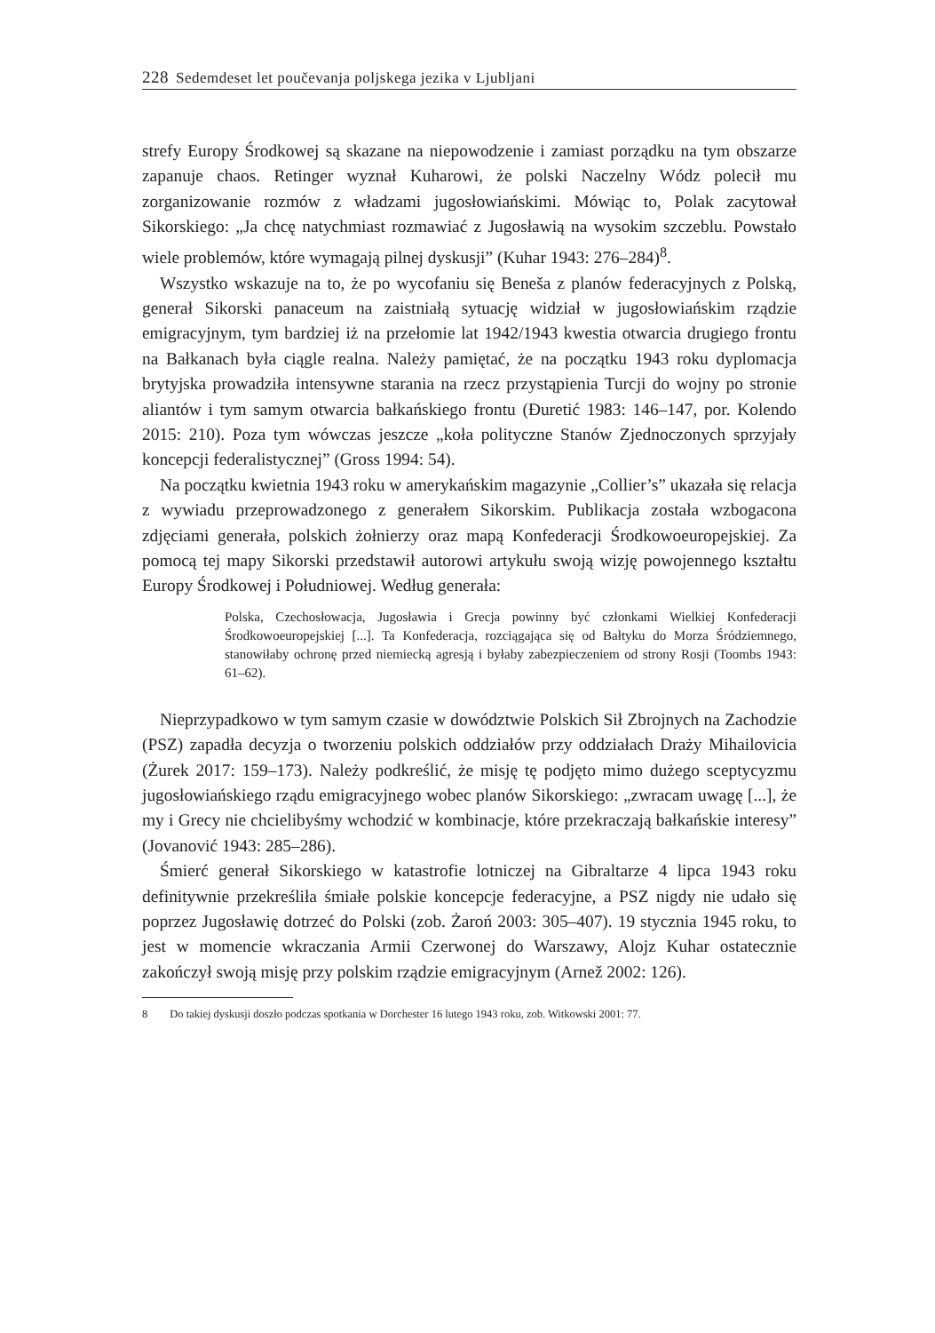228 Sedemdeset let poučevanja poljskega jezika v Ljubljani
strefy Europy Środkowej są skazane na niepowodzenie i zamiast porządku na tym obszarze zapanuje chaos. Retinger wyznał Kuharowi, że polski Naczelny Wódz polecił mu zorganizowanie rozmów z władzami jugosłowiańskimi. Mówiąc to, Polak zacytował Sikorskiego: „Ja chcę natychmiast rozmawiać z Jugosławią na wysokim szczeblu. Powstało wiele problemów, które wymagają pilnej dyskusji” (Kuhar 1943: 276–284)<sup>8</sup>.
Wszystko wskazuje na to, że po wycofaniu się Beneša z planów federacyjnych z Polską, generał Sikorski panaceum na zaistniałą sytuację widział w jugosłowiańskim rządzie emigracyjnym, tym bardziej iż na przełomie lat 1942/1943 kwestia otwarcia drugiego frontu na Bałkanach była ciągle realna. Należy pamiętać, że na początku 1943 roku dyplomacja brytyjska prowadziła intensywne starania na rzecz przystąpienia Turcji do wojny po stronie aliantów i tym samym otwarcia bałkańskiego frontu (Đuretić 1983: 146–147, por. Kolendo 2015: 210). Poza tym wówczas jeszcze „koła polityczne Stanów Zjednoczonych sprzyjały koncepcji federalistycznej” (Gross 1994: 54).
Na początku kwietnia 1943 roku w amerykańskim magazynie „Collier’s” ukazała się relacja z wywiadu przeprowadzonego z generałem Sikorskim. Publikacja została wzbogacona zdjęciami generała, polskich żołnierzy oraz mapą Konfederacji Środkowoeuropejskiej. Za pomocą tej mapy Sikorski przedstawił autorowi artykułu swoją wizję powojennego kształtu Europy Środkowej i Południowej. Według generała:
Polska, Czechosłowacja, Jugosławia i Grecja powinny być członkami Wielkiej Konfederacji Środkowoeuropejskiej [...]. Ta Konfederacja, rozciągająca się od Bałtyku do Morza Śródziemnego, stanowiłaby ochronę przed niemiecką agresją i byłaby zabezpieczeniem od strony Rosji (Toombs 1943: 61–62).
Nieprzypadkowo w tym samym czasie w dowództwie Polskich Sił Zbrojnych na Zachodzie (PSZ) zapadła decyzja o tworzeniu polskich oddziałów przy oddziałach Draży Mihailovicia (Żurek 2017: 159–173). Należy podkreślić, że misję tę podjęto mimo dużego sceptycyzmu jugosłowiańskiego rządu emigracyjnego wobec planów Sikorskiego: „zwracam uwagę [...], że my i Grecy nie chcielibyśmy wchodzić w kombinacje, które przekraczają bałkańskie interesy” (Jovanović 1943: 285–286).
Śmierć generał Sikorskiego w katastrofie lotniczej na Gibraltarze 4 lipca 1943 roku definitywnie przekreśliła śmiałe polskie koncepcje federacyjne, a PSZ nigdy nie udało się poprzez Jugosławię dotrzeć do Polski (zob. Żaroń 2003: 305–407). 19 stycznia 1945 roku, to jest w momencie wkraczania Armii Czerwonej do Warszawy, Alojz Kuhar ostatecznie zakończył swoją misję przy polskim rządzie emigracyjnym (Arnež 2002: 126).
8 Do takiej dyskusji doszło podczas spotkania w Dorchester 16 lutego 1943 roku, zob. Witkowski 2001: 77.